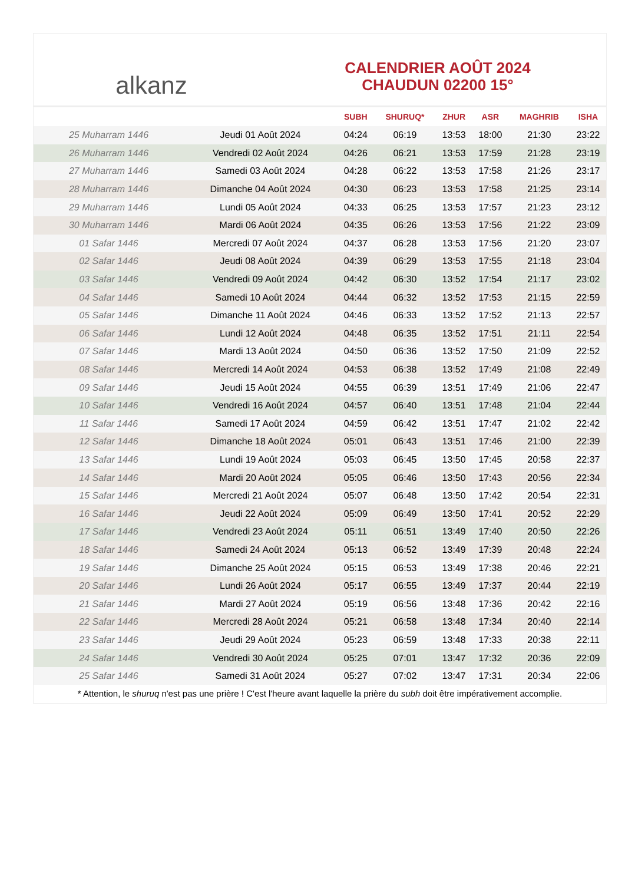alkanz
CALENDRIER AOÛT 2024
CHAUDUN 02200 15°
| | | SUBH | SHURUQ* | ZHUR | ASR | MAGHRIB | ISHA |
| --- | --- | --- | --- | --- | --- | --- | --- |
| 25 Muharram 1446 | Jeudi 01 Août 2024 | 04:24 | 06:19 | 13:53 | 18:00 | 21:30 | 23:22 |
| 26 Muharram 1446 | Vendredi 02 Août 2024 | 04:26 | 06:21 | 13:53 | 17:59 | 21:28 | 23:19 |
| 27 Muharram 1446 | Samedi 03 Août 2024 | 04:28 | 06:22 | 13:53 | 17:58 | 21:26 | 23:17 |
| 28 Muharram 1446 | Dimanche 04 Août 2024 | 04:30 | 06:23 | 13:53 | 17:58 | 21:25 | 23:14 |
| 29 Muharram 1446 | Lundi 05 Août 2024 | 04:33 | 06:25 | 13:53 | 17:57 | 21:23 | 23:12 |
| 30 Muharram 1446 | Mardi 06 Août 2024 | 04:35 | 06:26 | 13:53 | 17:56 | 21:22 | 23:09 |
| 01 Safar 1446 | Mercredi 07 Août 2024 | 04:37 | 06:28 | 13:53 | 17:56 | 21:20 | 23:07 |
| 02 Safar 1446 | Jeudi 08 Août 2024 | 04:39 | 06:29 | 13:53 | 17:55 | 21:18 | 23:04 |
| 03 Safar 1446 | Vendredi 09 Août 2024 | 04:42 | 06:30 | 13:52 | 17:54 | 21:17 | 23:02 |
| 04 Safar 1446 | Samedi 10 Août 2024 | 04:44 | 06:32 | 13:52 | 17:53 | 21:15 | 22:59 |
| 05 Safar 1446 | Dimanche 11 Août 2024 | 04:46 | 06:33 | 13:52 | 17:52 | 21:13 | 22:57 |
| 06 Safar 1446 | Lundi 12 Août 2024 | 04:48 | 06:35 | 13:52 | 17:51 | 21:11 | 22:54 |
| 07 Safar 1446 | Mardi 13 Août 2024 | 04:50 | 06:36 | 13:52 | 17:50 | 21:09 | 22:52 |
| 08 Safar 1446 | Mercredi 14 Août 2024 | 04:53 | 06:38 | 13:52 | 17:49 | 21:08 | 22:49 |
| 09 Safar 1446 | Jeudi 15 Août 2024 | 04:55 | 06:39 | 13:51 | 17:49 | 21:06 | 22:47 |
| 10 Safar 1446 | Vendredi 16 Août 2024 | 04:57 | 06:40 | 13:51 | 17:48 | 21:04 | 22:44 |
| 11 Safar 1446 | Samedi 17 Août 2024 | 04:59 | 06:42 | 13:51 | 17:47 | 21:02 | 22:42 |
| 12 Safar 1446 | Dimanche 18 Août 2024 | 05:01 | 06:43 | 13:51 | 17:46 | 21:00 | 22:39 |
| 13 Safar 1446 | Lundi 19 Août 2024 | 05:03 | 06:45 | 13:50 | 17:45 | 20:58 | 22:37 |
| 14 Safar 1446 | Mardi 20 Août 2024 | 05:05 | 06:46 | 13:50 | 17:43 | 20:56 | 22:34 |
| 15 Safar 1446 | Mercredi 21 Août 2024 | 05:07 | 06:48 | 13:50 | 17:42 | 20:54 | 22:31 |
| 16 Safar 1446 | Jeudi 22 Août 2024 | 05:09 | 06:49 | 13:50 | 17:41 | 20:52 | 22:29 |
| 17 Safar 1446 | Vendredi 23 Août 2024 | 05:11 | 06:51 | 13:49 | 17:40 | 20:50 | 22:26 |
| 18 Safar 1446 | Samedi 24 Août 2024 | 05:13 | 06:52 | 13:49 | 17:39 | 20:48 | 22:24 |
| 19 Safar 1446 | Dimanche 25 Août 2024 | 05:15 | 06:53 | 13:49 | 17:38 | 20:46 | 22:21 |
| 20 Safar 1446 | Lundi 26 Août 2024 | 05:17 | 06:55 | 13:49 | 17:37 | 20:44 | 22:19 |
| 21 Safar 1446 | Mardi 27 Août 2024 | 05:19 | 06:56 | 13:48 | 17:36 | 20:42 | 22:16 |
| 22 Safar 1446 | Mercredi 28 Août 2024 | 05:21 | 06:58 | 13:48 | 17:34 | 20:40 | 22:14 |
| 23 Safar 1446 | Jeudi 29 Août 2024 | 05:23 | 06:59 | 13:48 | 17:33 | 20:38 | 22:11 |
| 24 Safar 1446 | Vendredi 30 Août 2024 | 05:25 | 07:01 | 13:47 | 17:32 | 20:36 | 22:09 |
| 25 Safar 1446 | Samedi 31 Août 2024 | 05:27 | 07:02 | 13:47 | 17:31 | 20:34 | 22:06 |
* Attention, le shuruq n'est pas une prière ! C'est l'heure avant laquelle la prière du subh doit être impérativement accomplie.